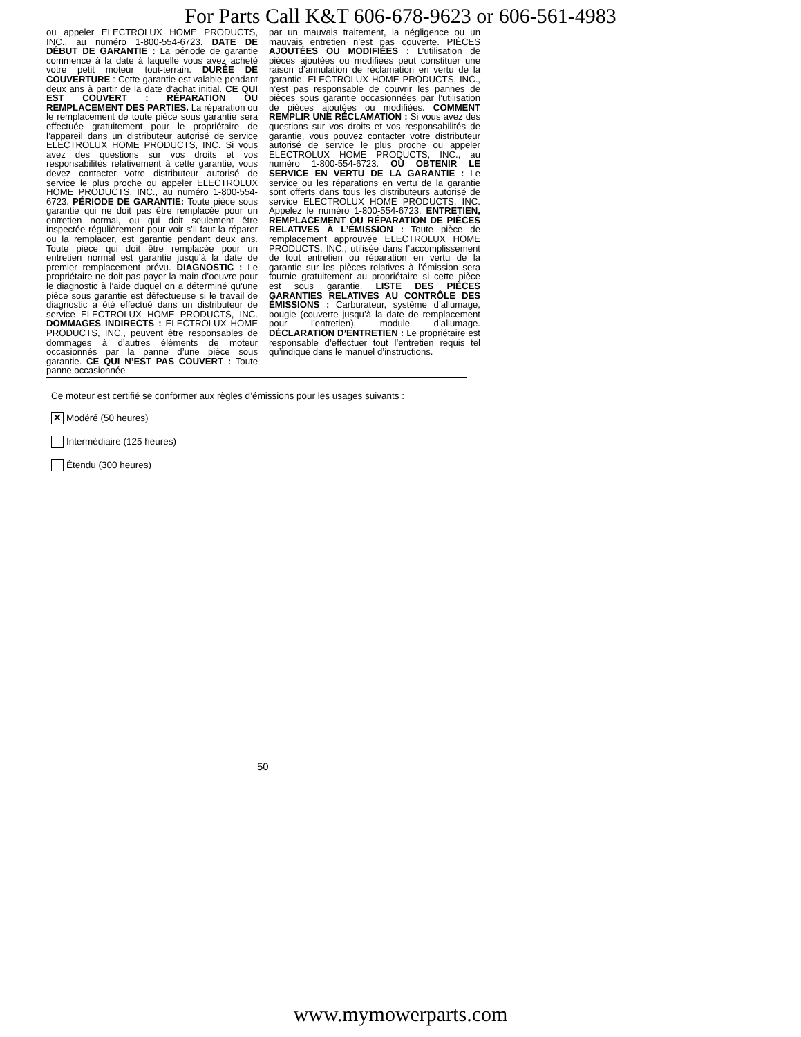For Parts Call K&T 606-678-9623 or 606-561-4983
ou appeler ELECTROLUX HOME PRODUCTS, INC., au numéro 1-800-554-6723. DATE DE DÉBUT DE GARANTIE : La période de garantie commence à la date à laquelle vous avez acheté votre petit moteur tout-terrain. DURÉE DE COUVERTURE : Cette garantie est valable pendant deux ans à partir de la date d’achat initial. CE QUI EST COUVERT : RÉPARATION OU REMPLACEMENT DES PARTIES. La réparation ou le remplacement de toute pièce sous garantie sera effectuée gratuitement pour le propriétaire de l’appareil dans un distributeur autorisé de service ELECTROLUX HOME PRODUCTS, INC. Si vous avez des questions sur vos droits et vos responsabilités relativement à cette garantie, vous devez contacter votre distributeur autorisé de service le plus proche ou appeler ELECTROLUX HOME PRODUCTS, INC., au numéro 1-800-554-6723. PÉRIODE DE GARANTIE: Toute pièce sous garantie qui ne doit pas être remplacée pour un entretien normal, ou qui doit seulement être inspectée régulièrement pour voir s’il faut la réparer ou la remplacer, est garantie pendant deux ans. Toute pièce qui doit être remplacée pour un entretien normal est garantie jusqu’à la date de premier remplacement prévu. DIAGNOSTIC : Le propriétaire ne doit pas payer la main-d’oeuvre pour le diagnostic à l’aide duquel on a déterminé qu’une pièce sous garantie est défectueuse si le travail de diagnostic a été effectué dans un distributeur de service ELECTROLUX HOME PRODUCTS, INC. DOMMAGES INDIRECTS : ELECTROLUX HOME PRODUCTS, INC., peuvent être responsables de dommages à d’autres éléments de moteur occasionnés par la panne d’une pièce sous garantie. CE QUI N’EST PAS COUVERT : Toute panne occasionnée
par un mauvais traitement, la négligence ou un mauvais entretien n’est pas couverte. PIÈCES AJOUTÉES OU MODIFIÉES : L’utilisation de pièces ajoutées ou modifiées peut constituer une raison d’annulation de réclamation en vertu de la garantie. ELECTROLUX HOME PRODUCTS, INC., n’est pas responsable de couvrir les pannes de pièces sous garantie occasionnées par l’utilisation de pièces ajoutées ou modifiées. COMMENT REMPLIR UNE RÉCLAMATION : Si vous avez des questions sur vos droits et vos responsabilités de garantie, vous pouvez contacter votre distributeur autorisé de service le plus proche ou appeler ELECTROLUX HOME PRODUCTS, INC., au numéro 1-800-554-6723. OÙ OBTENIR LE SERVICE EN VERTU DE LA GARANTIE : Le service ou les réparations en vertu de la garantie sont offerts dans tous les distributeurs autorisé de service ELECTROLUX HOME PRODUCTS, INC. Appelez le numéro 1-800-554-6723. ENTRETIEN, REMPLACEMENT OU RÉPARATION DE PIÈCES RELATIVES À L’ÉMISSION : Toute pièce de remplacement approuvée ELECTROLUX HOME PRODUCTS, INC., utilisée dans l’accomplissement de tout entretien ou réparation en vertu de la garantie sur les pièces relatives à l’émission sera fournie gratuitement au propriétaire si cette pièce est sous garantie. LISTE DES PIÈCES GARANTIES RELATIVES AU CONTRÔLE DES ÉMISSIONS : Carburateur, système d’allumage, bougie (couverte jusqu’à la date de remplacement pour l’entretien), module d’allumage. DÉCLARATION D’ENTRETIEN : Le propriétaire est responsable d’effectuer tout l’entretien requis tel qu’indiqué dans le manuel d’instructions.
Ce moteur est certifié se conformer aux règles d’émissions pour les usages suivants :
✕ Modéré (50 heures)
Intermédiaire (125 heures)
Étendu (300 heures)
50
www.mymowerparts.com